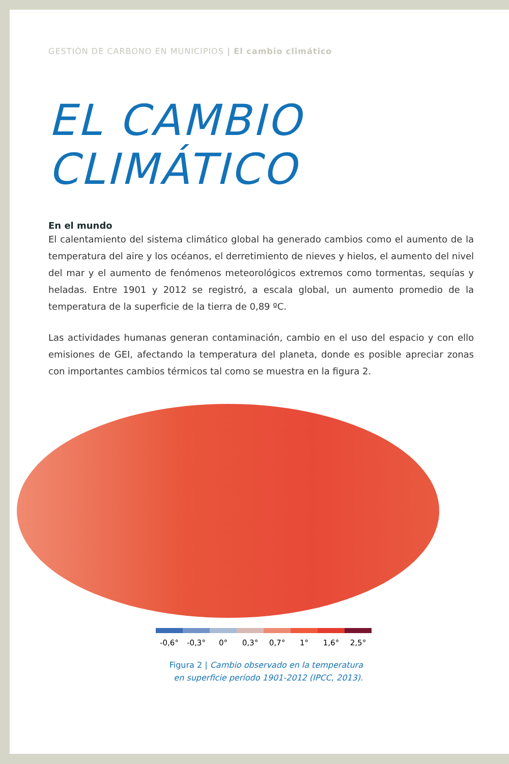GESTIÓN DE CARBONO EN MUNICIPIOS | El cambio climático
EL CAMBIO
CLIMÁTICO
En el mundo
El calentamiento del sistema climático global ha generado cambios como el aumento de la temperatura del aire y los océanos, el derretimiento de nieves y hielos, el aumento del nivel del mar y el aumento de fenómenos meteorológicos extremos como tormentas, sequías y heladas. Entre 1901 y 2012 se registró, a escala global, un aumento promedio de la temperatura de la superficie de la tierra de 0,89 ºC.
Las actividades humanas generan contaminación, cambio en el uso del espacio y con ello emisiones de GEI, afectando la temperatura del planeta, donde es posible apreciar zonas con importantes cambios térmicos tal como se muestra en la figura 2.
-0,6° -0,3° 0° 0,3° 0,7° 1° 1,6° 2,5°
Figura 2 | Cambio observado en la temperatura
en superficie período 1901-2012 (IPCC, 2013).